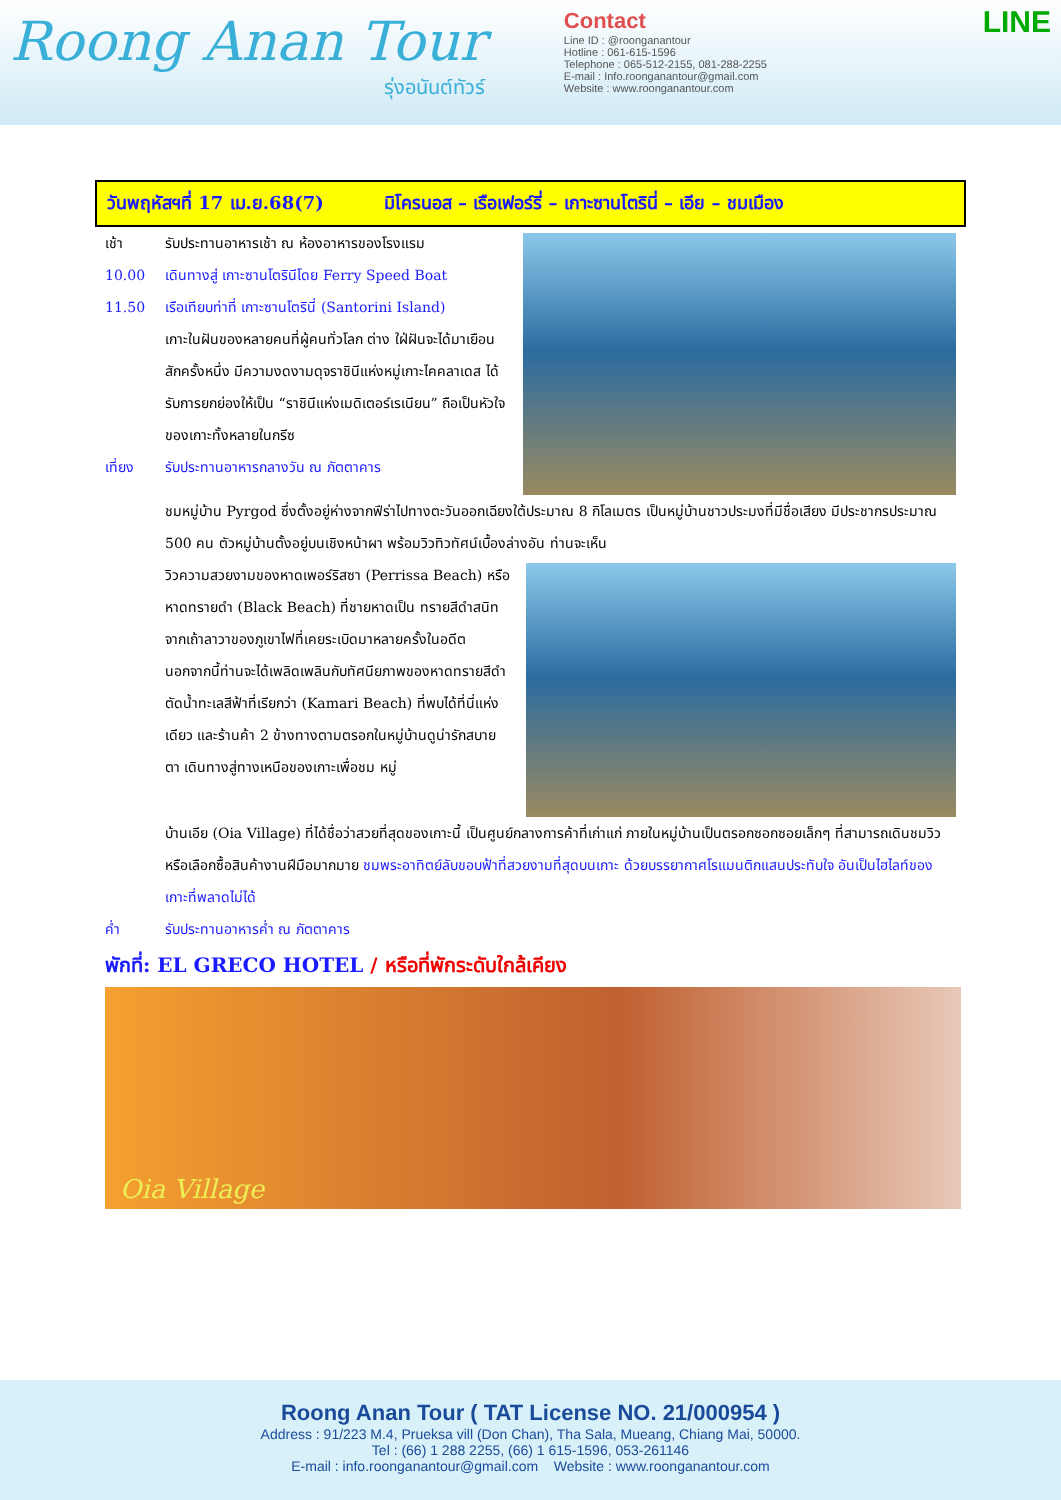Roong Anan Tour
รุ่งอนันต์ทัวร์
Contact
Line ID : @roonganantour
Hotline : 061-615-1596
Telephone : 065-512-2155, 081-288-2255
E-mail : Info.roonganantour@gmail.com
Website : www.roonganantour.com
LINE
วันพฤหัสฯที่ 17 เม.ย.68(7) มิโครนอส – เรือเฟอร์รี่ – เกาะซานโตรินี่ – เอีย – ชมเมือง
เช้า รับประทานอาหารเช้า ณ ห้องอาหารของโรงแรม
10.00 เดินทางสู่ เกาะซานโตรินีโดย Ferry Speed Boat
11.50 เรือเทียบท่าที่ เกาะซานโตรินี่ (Santorini Island)
เกาะในฝันของหลายคนที่ผู้คนทั่วโลก ต่าง ใฝ่ฝันจะได้มาเยือนสักครั้งหนึ่ง มีความงดงามดุจราชินีแห่งหมู่เกาะไคคลาเดส ได้รับการยกย่องให้เป็น “ราชินีแห่งเมดิเตอร์เรเนียน” ถือเป็นหัวใจของเกาะทั้งหลายในกรีซ
เที่ยง รับประทานอาหารกลางวัน ณ ภัตตาคาร
ชมหมู่บ้าน Pyrgod ซึ่งตั้งอยู่ห่างจากฟีร่าไปทางตะวันออกเฉียงใต้ประมาณ 8 กิโลเมตร เป็นหมู่บ้านชาวประมงที่มีชื่อเสียง มีประชากรประมาณ 500 คน ตัวหมู่บ้านตั้งอยู่บนเชิงหน้าผา พร้อมวิวทิวทัศน์เบื้องล่างอัน ท่านจะเห็น
วิวความสวยงามของหาดเพอร์ริสซา (Perrissa Beach) หรือหาดทรายดำ (Black Beach) ที่ชายหาดเป็น ทรายสีดำสนิทจากเถ้าลาวาของภูเขาไฟที่เคยระเบิดมาหลายครั้งในอดีต นอกจากนี้ท่านจะได้เพลิดเพลินกับทัศนียภาพของหาดทรายสีดำตัดน้ำทะเลสีฟ้าที่เรียกว่า (Kamari Beach) ที่พบได้ที่นี่แห่งเดียว และร้านค้า 2 ข้างทางตามตรอกในหมู่บ้านดูน่ารักสบายตา เดินทางสู่ทางเหนือของเกาะเพื่อชม หมู่
บ้านเอีย (Oia Village) ที่ได้ชื่อว่าสวยที่สุดของเกาะนี้ เป็นศูนย์กลางการค้าที่เก่าแก่ ภายในหมู่บ้านเป็นตรอกซอกซอยเล็กๆ ที่สามารถเดินชมวิวหรือเลือกซื้อสินค้างานฝีมือมากมาย ชมพระอาทิตย์ลับขอบฟ้าที่สวยงามที่สุดบนเกาะ ด้วยบรรยากาศโรแมนติกแสนประทับใจ อันเป็นไฮไลท์ของเกาะที่พลาดไม่ได้
ค่ำ รับประทานอาหารค่ำ ณ ภัตตาคาร
พักที่: EL GRECO HOTEL / หรือที่พักระดับใกล้เคียง
Oia Village
Roong Anan Tour ( TAT License NO. 21/000954 )
Address : 91/223 M.4, Prueksa vill (Don Chan), Tha Sala, Mueang, Chiang Mai, 50000.
Tel : (66) 1 288 2255, (66) 1 615-1596, 053-261146
E-mail : info.roonganantour@gmail.com Website : www.roonganantour.com